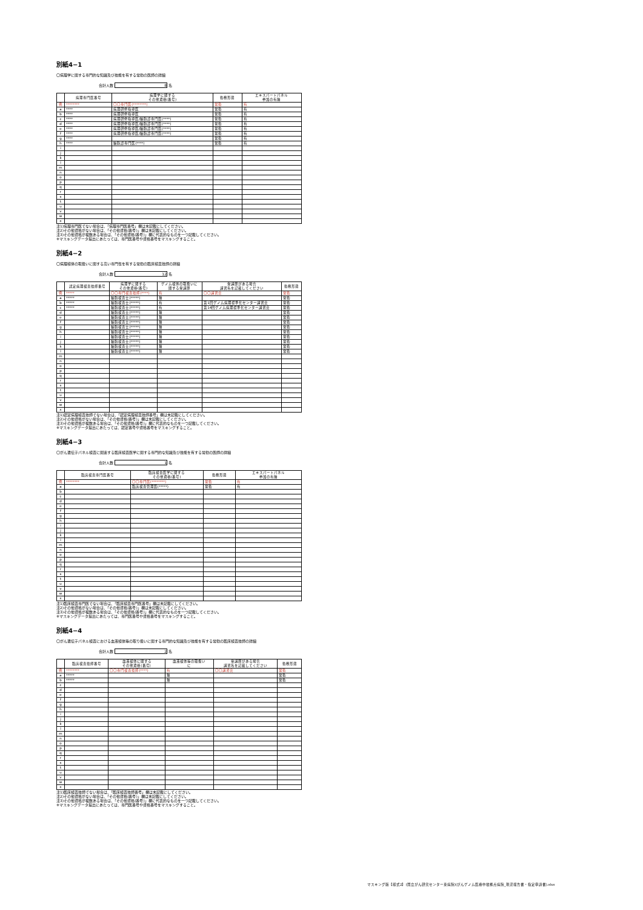別紙4−1
〇病理学に関する専門的な知識及び技能を有する常勤の医師の詳細
合計人数 8 名
| | 病理専門医番号 | 病理学に関する その他資格(番号) | 勤務形態 | エキスパートパネル 参加の有無 |
| --- | --- | --- | --- | --- |
| 例 | ******** | 〇〇専門医(********) | 常勤 | 有 |
| a | **** | 病理研修指導医 | 常勤 | 有 |
| b | **** | 病理研修指導医 | 常勤 | 有 |
| c | **** | 病理研修指導医/細胞診専門医(****) | 常勤 | 有 |
| d | **** | 病理研修指導医/細胞診専門医(****) | 常勤 | 有 |
| e | **** | 病理研修指導医/細胞診専門医(****) | 常勤 | 有 |
| f | **** | 病理研修指導医/細胞診専門医(****) | 常勤 | 有 |
| g | **** | | 常勤 | 有 |
| h | **** | 細胞診専門医(****) | 常勤 | 有 |
| i | | | | |
| j | | | | |
| k | | | | |
| l | | | | |
| m | | | | |
| n | | | | |
| o | | | | |
| p | | | | |
| q | | | | |
| r | | | | |
| s | | | | |
| t | | | | |
| u | | | | |
| v | | | | |
| w | | | | |
| x | | | | |
注1)病理専門医でない場合は、「病理専門医番号」欄は未記載にしてください。
注2)その他資格がない場合は、「その他資格(番号)」欄は未記載にしてください。
注3)その他資格が複数ある場合は、「その他資格(番号)」欄に代表的なものを一つ記載してください。
※マスキングデータ提出にあたっては、専門医番号や資格番号をマスキングすること。
別紙4−2
〇病理検体の取扱いに関する高い専門性を有する常勤の臨床検査技師の詳細
合計人数 12 名
| | 認定病理検査技師番号 | 病理学に関する その他資格(番号) | ゲノム検体の取扱いに 関する受講歴 | 受講歴がある場合 講習名を記載してください | 勤務形態 |
| --- | --- | --- | --- | --- | --- |
| 例 | ***** | 〇〇専門検査技師(****) | 有 | 〇〇講習会 | 常勤 |
| a | ***** | 細胞検査士(*****) | 無 | | 常勤 |
| b | ***** | 細胞検査士(*****) | 有 | 第1回ゲノム病理標準化センター講習会 | 常勤 |
| c | ***** | 細胞検査士(*****) | 有 | 第14回ゲノム病理標準化センター講習会 | 常勤 |
| d | | 細胞検査士(*****) | 無 | | 常勤 |
| e | | 細胞検査士(*****) | 無 | | 常勤 |
| f | | 細胞検査士(*****) | 無 | | 常勤 |
| g | | 細胞検査士(*****) | 無 | | 常勤 |
| h | | 細胞検査士(*****) | 無 | | 常勤 |
| i | | 細胞検査士(*****) | 無 | | 常勤 |
| j | | 細胞検査士(*****) | 無 | | 常勤 |
| k | | 細胞検査士(*****) | 無 | | 常勤 |
| l | | 細胞検査士(*****) | 無 | | 常勤 |
| m | | | | | |
| n | | | | | |
| o | | | | | |
| p | | | | | |
| q | | | | | |
| r | | | | | |
| s | | | | | |
| t | | | | | |
| u | | | | | |
| v | | | | | |
| w | | | | | |
| x | | | | | |
注1)認定病理検査技師でない場合は、「認定病理検査技師番号」欄は未記載にしてください。
注2)その他資格がない場合は、「その他資格(番号)」欄は未記載にしてください。
注3)その他資格が複数ある場合は、「その他資格(番号)」欄に代表的なものを一つ記載してください。
※マスキングデータ提出にあたっては、認定番号や資格番号をマスキングすること。
別紙4−3
〇がん遺伝子パネル検査に関連する臨床検査医学に関する専門的な知識及び技能を有する常勤の医師の詳細
合計人数 1 名
| | 臨床検査専門医番号 | 臨床検査医学に関する その他資格(番号) | 勤務形態 | エキスパートパネル 参加の有無 |
| --- | --- | --- | --- | --- |
| 例 | ******** | 〇〇専門医(********) | 常勤 | 有 |
| a | | 臨床検査管理医(*****) | 常勤 | 有 |
| b | | | | |
| c | | | | |
| d | | | | |
| e | | | | |
| f | | | | |
| g | | | | |
| h | | | | |
| i | | | | |
| j | | | | |
| k | | | | |
| l | | | | |
| m | | | | |
| n | | | | |
| o | | | | |
| p | | | | |
| q | | | | |
| r | | | | |
| s | | | | |
| t | | | | |
| u | | | | |
| v | | | | |
| w | | | | |
| x | | | | |
注1)臨床検査専門医でない場合は、「臨床検査専門医番号」欄は未記載にしてください。
注2)その他資格がない場合は、「その他資格(番号)」欄は未記載にしてください。
注3)その他資格が複数ある場合は、「その他資格(番号)」欄に代表的なものを一つ記載してください。
※マスキングデータ提出にあたっては、専門医番号や資格番号をマスキングすること。
別紙4−4
〇がん遺伝子パネル検査における血液検体等の取り扱いに関する専門的な知識及び技能を有する常勤の臨床検査技師の詳細
合計人数 2 名
| | 臨床検査技師番号 | 血液検体に関する その他資格(番号) | 血液検体等の取扱い に | 受講歴がある場合 講習名を記載してください | 勤務形態 |
| --- | --- | --- | --- | --- | --- |
| 例 | ******** | 〇〇専門検査技師(****) | 有 | 〇〇講習会 | 常勤 |
| a | ***** | | 無 | | 常勤 |
| b | ***** | | 無 | | 常勤 |
| c | | | | | |
| d | | | | | |
| e | | | | | |
| f | | | | | |
| g | | | | | |
| h | | | | | |
| i | | | | | |
| j | | | | | |
| k | | | | | |
| l | | | | | |
| m | | | | | |
| n | | | | | |
| o | | | | | |
| p | | | | | |
| q | | | | | |
| r | | | | | |
| s | | | | | |
| t | | | | | |
| u | | | | | |
| v | | | | | |
| w | | | | | |
| x | | | | | |
注1)臨床検査技師でない場合は、「臨床検査技師番号」欄は未記載にしてください。
注2)その他資格がない場合は、「その他資格(番号)」欄は未記載にしてください。
注3)その他資格が複数ある場合は、「その他資格(番号)」欄に代表的なものを一つ記載してください。
※マスキングデータ提出にあたっては、専門医番号や資格番号をマスキングすること。
マスキング版【様式2】(国立がん研究センター東病院)(がんゲノム医療中核拠点病院_現況報告書・指定申請書).xlsx